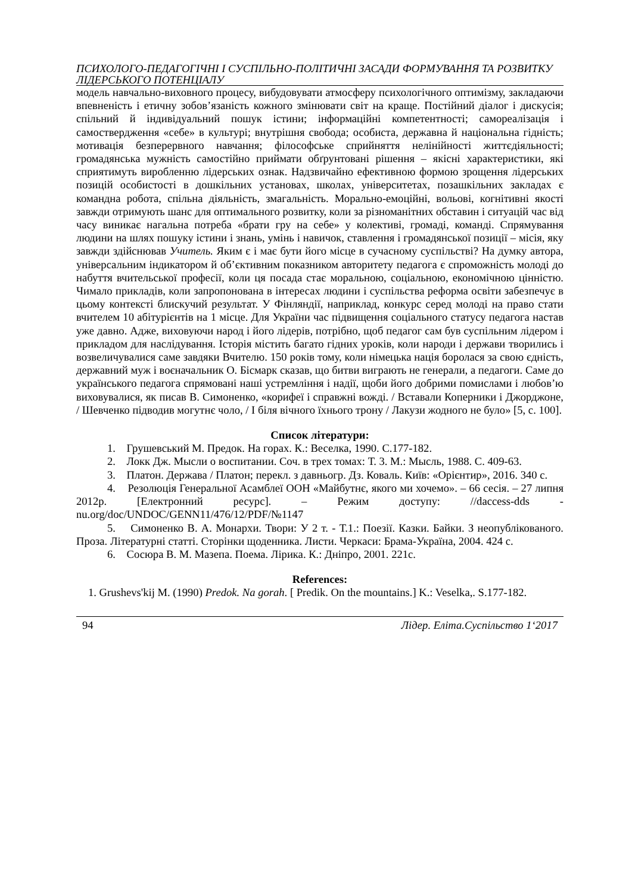ПСИХОЛОГО-ПЕДАГОГІЧНІ І СУСПІЛЬНО-ПОЛІТИЧНІ ЗАСАДИ ФОРМУВАННЯ ТА РОЗВИТКУ ЛІДЕРСЬКОГО ПОТЕНЦІАЛУ
модель навчально-виховного процесу, вибудовувати атмосферу психологічного оптимізму, закладаючи впевненість і етичну зобов’язаність кожного змінювати світ на краще. Постійний діалог і дискусія; спільний й індивідуальний пошук істини; інформаційні компетентності; самореалізація і самоствердження «себе» в культурі; внутрішня свобода; особиста, державна й національна гідність; мотивація безперервного навчання; філософське сприйняття нелінійності життєдіяльності; громадянська мужність самостійно приймати обґрунтовані рішення – якісні характеристики, які сприятимуть виробленню лідерських ознак. Надзвичайно ефективною формою зрощення лідерських позицій особистості в дошкільних установах, школах, університетах, позашкільних закладах є командна робота, спільна діяльність, змагальність. Морально-емоційні, вольові, когнітивні якості завжди отримують шанс для оптимального розвитку, коли за різноманітних обставин і ситуацій час від часу виникає нагальна потреба «брати гру на себе» у колективі, громаді, команді. Спрямування людини на шлях пошуку істини і знань, умінь і навичок, ставлення і громадянської позиції – місія, яку завжди здійснював Учитель. Яким є і має бути його місце в сучасному суспільстві? На думку автора, універсальним індикатором й об’єктивним показником авторитету педагога є спроможність молоді до набуття вчительської професії, коли ця посада стає моральною, соціальною, економічною цінністю. Чимало прикладів, коли запропонована в інтересах людини і суспільства реформа освіти забезпечує в цьому контексті блискучий результат. У Фінляндії, наприклад, конкурс серед молоді на право стати вчителем 10 абітурієнтів на 1 місце. Для України час підвищення соціального статусу педагога настав уже давно. Адже, виховуючи народ і його лідерів, потрібно, щоб педагог сам був суспільним лідером і прикладом для наслідування. Історія містить багато гідних уроків, коли народи і держави творились і возвеличувалися саме завдяки Вчителю. 150 років тому, коли німецька нація боролася за свою єдність, державний муж і воєначальник О. Бісмарк сказав, що битви виграють не генерали, а педагоги. Саме до українського педагога спрямовані наші устремління і надії, щоби його добрими помислами і любов’ю виховувалися, як писав В. Симоненко, «корифеї і справжні вожді. / Вставали Коперники і Джорджоне, / Шевченко підводив могутнє чоло, / І біля вічного їхнього трону / Лакузи жодного не було» [5, с. 100].
Список літератури:
1. Грушевський М. Предок. На горах. К.: Веселка, 1990. С.177-182.
2. Локк Дж. Мысли о воспитании. Соч. в трех томах: Т. 3. М.: Мысль, 1988. С. 409-63.
3. Платон. Держава / Платон; перекл. з давньогр. Дз. Коваль. Київ: «Орієнтир», 2016. 340 с.
4. Резолюція Генеральної Асамблеї ООН «Майбутнє, якого ми хочемо». – 66 сесія. – 27 липня 2012р. [Електронний ресурс]. – Режим доступу: //daccess-dds - nu.org/doc/UNDOC/GENN11/476/12/PDF/№1147
5. Симоненко В. А. Монархи. Твори: У 2 т. - Т.1.: Поезії. Казки. Байки. З неопублікованого. Проза. Літературні статті. Сторінки щоденника. Листи. Черкаси: Брама-Україна, 2004. 424 с.
6. Сосюра В. М. Мазепа. Поема. Лірика. К.: Дніпро, 2001. 221с.
References:
1. Grushevs'kij M. (1990) Predok. Na gorah. [ Predik. On the mountains.] K.: Veselka,. S.177-182.
94 Лідер. Еліта.Суспільство 1‘2017